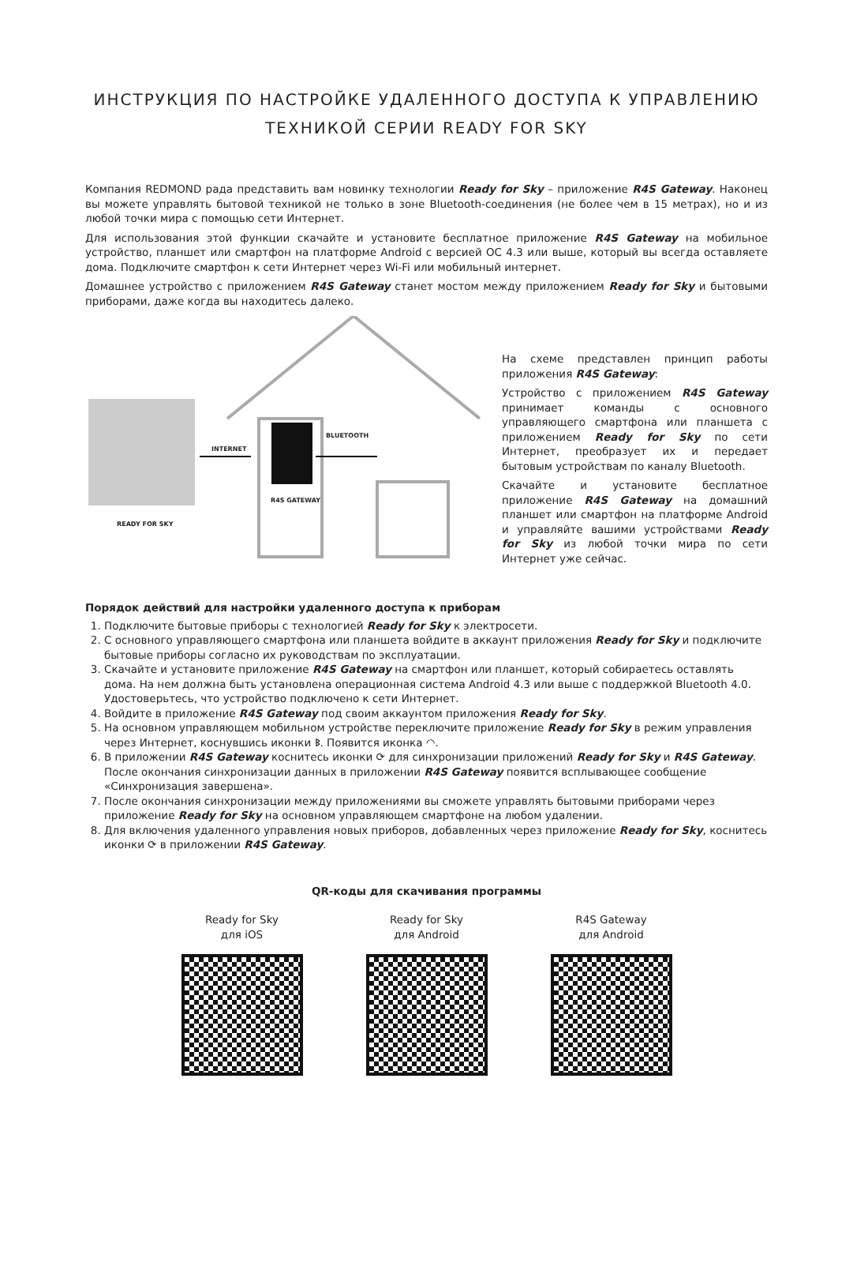ИНСТРУКЦИЯ ПО НАСТРОЙКЕ УДАЛЕННОГО ДОСТУПА К УПРАВЛЕНИЮ
ТЕХНИКОЙ СЕРИИ READY FOR SKY
Компания REDMOND рада представить вам новинку технологии Ready for Sky – приложение R4S Gateway. Наконец вы можете управлять бытовой техникой не только в зоне Bluetooth-соединения (не более чем в 15 метрах), но и из любой точки мира с помощью сети Интернет.
Для использования этой функции скачайте и установите бесплатное приложение R4S Gateway на мобильное устройство, планшет или смартфон на платформе Android с версией ОС 4.3 или выше, который вы всегда оставляете дома. Подключите смартфон к сети Интернет через Wi-Fi или мобильный интернет.
Домашнее устройство с приложением R4S Gateway станет мостом между приложением Ready for Sky и бытовыми приборами, даже когда вы находитесь далеко.
READY FOR SKY
INTERNET
BLUETOOTH
R4S GATEWAY
На схеме представлен принцип работы приложения R4S Gateway:
Устройство с приложением R4S Gateway принимает команды с основного управляющего смартфона или планшета с приложением Ready for Sky по сети Интернет, преобразует их и передает бытовым устройствам по каналу Bluetooth.
Скачайте и установите бесплатное приложение R4S Gateway на домашний планшет или смартфон на платформе Android и управляйте вашими устройствами Ready for Sky из любой точки мира по сети Интернет уже сейчас.
Порядок действий для настройки удаленного доступа к приборам
1. Подключите бытовые приборы с технологией Ready for Sky к электросети.
2. С основного управляющего смартфона или планшета войдите в аккаунт приложения Ready for Sky и подключите бытовые приборы согласно их руководствам по эксплуатации.
3. Скачайте и установите приложение R4S Gateway на смартфон или планшет, который собираетесь оставлять дома. На нем должна быть установлена операционная система Android 4.3 или выше с поддержкой Bluetooth 4.0. Удостоверьтесь, что устройство подключено к сети Интернет.
4. Войдите в приложение R4S Gateway под своим аккаунтом приложения Ready for Sky.
5. На основном управляющем мобильном устройстве переключите приложение Ready for Sky в режим управления через Интернет, коснувшись иконки ᛒ. Появится иконка ◠.
6. В приложении R4S Gateway коснитесь иконки ⟳ для синхронизации приложений Ready for Sky и R4S Gateway. После окончания синхронизации данных в приложении R4S Gateway появится всплывающее сообщение «Синхронизация завершена».
7. После окончания синхронизации между приложениями вы сможете управлять бытовыми приборами через приложение Ready for Sky на основном управляющем смартфоне на любом удалении.
8. Для включения удаленного управления новых приборов, добавленных через приложение Ready for Sky, коснитесь иконки ⟳ в приложении R4S Gateway.
QR-коды для скачивания программы
Ready for Sky
для iOS
Ready for Sky
для Android
R4S Gateway
для Android